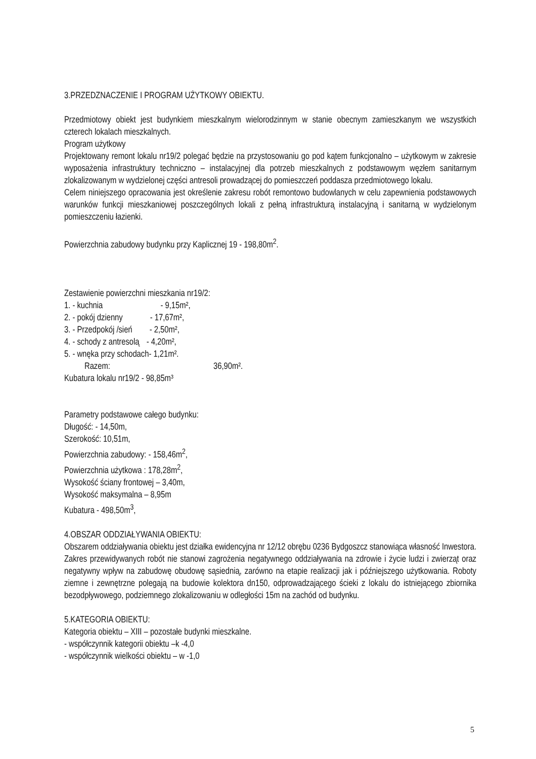3.PRZEDZNACZENIE I PROGRAM UŻYTKOWY OBIEKTU.
Przedmiotowy obiekt jest budynkiem mieszkalnym wielorodzinnym w stanie obecnym zamieszkanym we wszystkich czterech lokalach mieszkalnych.
Program użytkowy
Projektowany remont lokalu nr19/2 polegać będzie na przystosowaniu go pod kątem funkcjonalno – użytkowym w zakresie wyposażenia infrastruktury techniczno – instalacyjnej dla potrzeb mieszkalnych z podstawowym węzłem sanitarnym zlokalizowanym w wydzielonej części antresoli prowadzącej do pomieszczeń poddasza przedmiotowego lokalu.
Celem niniejszego opracowania jest określenie zakresu robót remontowo budowlanych w celu zapewnienia podstawowych warunków funkcji mieszkaniowej poszczególnych lokali z pełną infrastrukturą instalacyjną i sanitarną w wydzielonym pomieszczeniu łazienki.
Powierzchnia zabudowy budynku przy Kaplicznej 19 - 198,80m<sup>2</sup>.
Zestawienie powierzchni mieszkania nr19/2:
1. - kuchnia - 9,15m²,
2. - pokój dzienny - 17,67m²,
3. - Przedpokój /sień - 2,50m²,
4. - schody z antresolą - 4,20m²,
5. - wnęka przy schodach- 1,21m².
Razem: 36,90m².
Kubatura lokalu nr19/2 - 98,85m³
Parametry podstawowe całego budynku:
Długość: - 14,50m,
Szerokość: 10,51m,
Powierzchnia zabudowy: - 158,46m<sup>2</sup>,
Powierzchnia użytkowa : 178,28m<sup>2</sup>,
Wysokość ściany frontowej – 3,40m,
Wysokość maksymalna – 8,95m
Kubatura - 498,50m<sup>3</sup>,
4.OBSZAR ODDZIAŁYWANIA OBIEKTU:
Obszarem oddziaływania obiektu jest działka ewidencyjna nr 12/12 obrębu 0236 Bydgoszcz stanowiąca własność Inwestora. Zakres przewidywanych robót nie stanowi zagrożenia negatywnego oddziaływania na zdrowie i życie ludzi i zwierząt oraz negatywny wpływ na zabudowę obudowę sąsiednią, zarówno na etapie realizacji jak i późniejszego użytkowania. Roboty ziemne i zewnętrzne polegają na budowie kolektora dn150, odprowadzającego ścieki z lokalu do istniejącego zbiornika bezodpływowego, podziemnego zlokalizowaniu w odległości 15m na zachód od budynku.
5.KATEGORIA OBIEKTU:
Kategoria obiektu – XIII – pozostałe budynki mieszkalne.
- współczynnik kategorii obiektu –k -4,0
- współczynnik wielkości obiektu – w -1,0
5